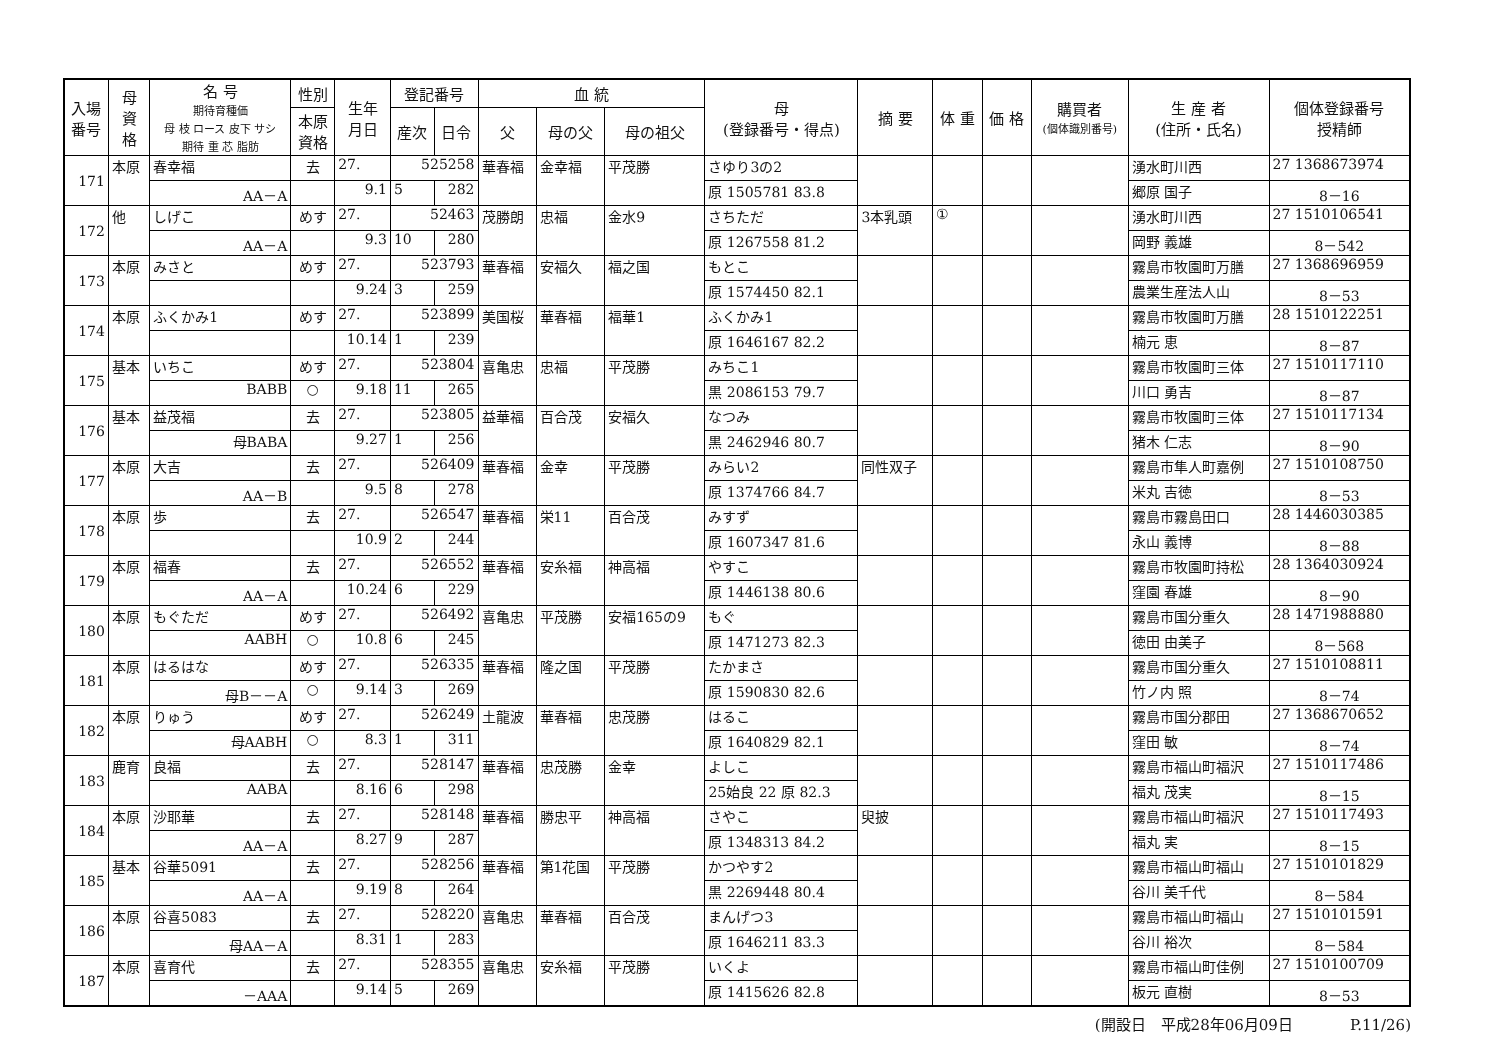| 入場 番号 | 母 資 格 | 名 号 期待育種価 母 枝 ロース 皮下 サシ 期待 重 芯 脂肪 | 性別 | 生年 月日 | 登記番号 | | 血 統 | | | 母 (登録番号・得点) | 摘 要 | 体 重 | 価 格 | 購買者 (個体識別番号) | 生 産 者 (住所・氏名) | 個体登録番号 授精師 |
| --- | --- | --- | --- | --- | --- | --- | --- | --- | --- | --- | --- | --- | --- | --- | --- | --- |
| | | | 本原 資格 | | 産次 | 日令 | 父 | 母の父 | 母の祖父 | | | | | | | |
| 171 | 本原 | 春幸福 | 去 | 27. | 525258 | | 華春福 | 金幸福 | 平茂勝 | さゆり3の2 | | | | | 湧水町川西 | 27 1368673974 |
| | | AA－A | | 9.1 | 5 | 282 | | | | 原 1505781 83.8 | | | | | 郷原 国子 | 8－16 |
| 172 | 他 | しげこ | めす | 27. | 52463 | | 茂勝朗 | 忠福 | 金水9 | さちただ | 3本乳頭 | ① | | | 湧水町川西 | 27 1510106541 |
| | | AA－A | | 9.3 | 10 | 280 | | | | 原 1267558 81.2 | | | | | 岡野 義雄 | 8－542 |
| 173 | 本原 | みさと | めす | 27. | 523793 | | 華春福 | 安福久 | 福之国 | もとこ | | | | | 霧島市牧園町万膳 | 27 1368696959 |
| | | | | 9.24 | 3 | 259 | | | | 原 1574450 82.1 | | | | | 農業生産法人山 | 8－53 |
| 174 | 本原 | ふくかみ1 | めす | 27. | 523899 | | 美国桜 | 華春福 | 福華1 | ふくかみ1 | | | | | 霧島市牧園町万膳 | 28 1510122251 |
| | | | | 10.14 | 1 | 239 | | | | 原 1646167 82.2 | | | | | 楠元 恵 | 8－87 |
| 175 | 基本 | いちこ | めす | 27. | 523804 | | 喜亀忠 | 忠福 | 平茂勝 | みちこ1 | | | | | 霧島市牧園町三体 | 27 1510117110 |
| | | BABB | ○ | 9.18 | 11 | 265 | | | | 黒 2086153 79.7 | | | | | 川口 勇吉 | 8－87 |
| 176 | 基本 | 益茂福 | 去 | 27. | 523805 | | 益華福 | 百合茂 | 安福久 | なつみ | | | | | 霧島市牧園町三体 | 27 1510117134 |
| | | 母BABA | | 9.27 | 1 | 256 | | | | 黒 2462946 80.7 | | | | | 猪木 仁志 | 8－90 |
| 177 | 本原 | 大吉 | 去 | 27. | 526409 | | 華春福 | 金幸 | 平茂勝 | みらい2 | 同性双子 | | | | 霧島市隼人町嘉例 | 27 1510108750 |
| | | AA－B | | 9.5 | 8 | 278 | | | | 原 1374766 84.7 | | | | | 米丸 吉徳 | 8－53 |
| 178 | 本原 | 歩 | 去 | 27. | 526547 | | 華春福 | 栄11 | 百合茂 | みすず | | | | | 霧島市霧島田口 | 28 1446030385 |
| | | | | 10.9 | 2 | 244 | | | | 原 1607347 81.6 | | | | | 永山 義博 | 8－88 |
| 179 | 本原 | 福春 | 去 | 27. | 526552 | | 華春福 | 安糸福 | 神高福 | やすこ | | | | | 霧島市牧園町持松 | 28 1364030924 |
| | | AA－A | | 10.24 | 6 | 229 | | | | 原 1446138 80.6 | | | | | 窪園 春雄 | 8－90 |
| 180 | 本原 | もぐただ | めす | 27. | 526492 | | 喜亀忠 | 平茂勝 | 安福165の9 | もぐ | | | | | 霧島市国分重久 | 28 1471988880 |
| | | AABH | ○ | 10.8 | 6 | 245 | | | | 原 1471273 82.3 | | | | | 徳田 由美子 | 8－568 |
| 181 | 本原 | はるはな | めす | 27. | 526335 | | 華春福 | 隆之国 | 平茂勝 | たかまさ | | | | | 霧島市国分重久 | 27 1510108811 |
| | | 母B－－A | ○ | 9.14 | 3 | 269 | | | | 原 1590830 82.6 | | | | | 竹ノ内 照 | 8－74 |
| 182 | 本原 | りゅう | めす | 27. | 526249 | | 土龍波 | 華春福 | 忠茂勝 | はるこ | | | | | 霧島市国分郡田 | 27 1368670652 |
| | | 母AABH | ○ | 8.3 | 1 | 311 | | | | 原 1640829 82.1 | | | | | 窪田 敏 | 8－74 |
| 183 | 鹿育 | 良福 | 去 | 27. | 528147 | | 華春福 | 忠茂勝 | 金幸 | よしこ | | | | | 霧島市福山町福沢 | 27 1510117486 |
| | | AABA | | 8.16 | 6 | 298 | | | | 25始良 22 原 82.3 | | | | | 福丸 茂実 | 8－15 |
| 184 | 本原 | 沙耶華 | 去 | 27. | 528148 | | 華春福 | 勝忠平 | 神高福 | さやこ | 臾披 | | | | 霧島市福山町福沢 | 27 1510117493 |
| | | AA－A | | 8.27 | 9 | 287 | | | | 原 1348313 84.2 | | | | | 福丸 実 | 8－15 |
| 185 | 基本 | 谷華5091 | 去 | 27. | 528256 | | 華春福 | 第1花国 | 平茂勝 | かつやす2 | | | | | 霧島市福山町福山 | 27 1510101829 |
| | | AA－A | | 9.19 | 8 | 264 | | | | 黒 2269448 80.4 | | | | | 谷川 美千代 | 8－584 |
| 186 | 本原 | 谷喜5083 | 去 | 27. | 528220 | | 喜亀忠 | 華春福 | 百合茂 | まんげつ3 | | | | | 霧島市福山町福山 | 27 1510101591 |
| | | 母AA－A | | 8.31 | 1 | 283 | | | | 原 1646211 83.3 | | | | | 谷川 裕次 | 8－584 |
| 187 | 本原 | 喜育代 | 去 | 27. | 528355 | | 喜亀忠 | 安糸福 | 平茂勝 | いくよ | | | | | 霧島市福山町佳例 | 27 1510100709 |
| | | －AAA | | 9.14 | 5 | 269 | | | | 原 1415626 82.8 | | | | | 板元 直樹 | 8－53 |
(開設日　平成28年06月09日 P.11/26)